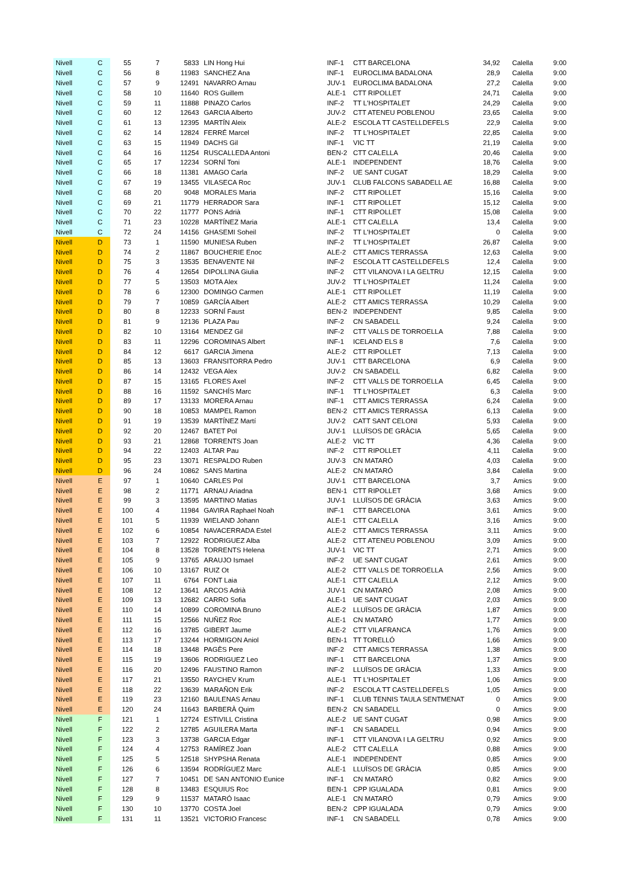| Nivell | C | 55 | 7 | 5833 | LIN Hong Hui | INF-1 | CTT BARCELONA | 34,92 | Calella | 9:00 |
| Nivell | C | 56 | 8 | 11983 | SANCHEZ Ana | INF-1 | EUROCLIMA BADALONA | 28,9 | Calella | 9:00 |
| Nivell | C | 57 | 9 | 12491 | NAVARRO Arnau | JUV-1 | EUROCLIMA BADALONA | 27,2 | Calella | 9:00 |
| Nivell | C | 58 | 10 | 11640 | ROS Guillem | ALE-1 | CTT RIPOLLET | 24,71 | Calella | 9:00 |
| Nivell | C | 59 | 11 | 11888 | PINAZO Carlos | INF-2 | TT L'HOSPITALET | 24,29 | Calella | 9:00 |
| Nivell | C | 60 | 12 | 12643 | GARCIA Alberto | JUV-2 | CTT ATENEU POBLENOU | 23,65 | Calella | 9:00 |
| Nivell | C | 61 | 13 | 12395 | MARTÍN Aleix | ALE-2 | ESCOLA TT CASTELLDEFELS | 22,9 | Calella | 9:00 |
| Nivell | C | 62 | 14 | 12824 | FERRÉ Marcel | INF-2 | TT L'HOSPITALET | 22,85 | Calella | 9:00 |
| Nivell | C | 63 | 15 | 11949 | DACHS Gil | INF-1 | VIC TT | 21,19 | Calella | 9:00 |
| Nivell | C | 64 | 16 | 11254 | RUSCALLEDA Antoni | BEN-2 | CTT CALELLA | 20,46 | Calella | 9:00 |
| Nivell | C | 65 | 17 | 12234 | SORNÍ Toni | ALE-1 | INDEPENDENT | 18,76 | Calella | 9:00 |
| Nivell | C | 66 | 18 | 11381 | AMAGO Carla | INF-2 | UE SANT CUGAT | 18,29 | Calella | 9:00 |
| Nivell | C | 67 | 19 | 13455 | VILASECA Roc | JUV-1 | CLUB FALCONS SABADELL AE | 16,88 | Calella | 9:00 |
| Nivell | C | 68 | 20 | 9048 | MORALES Maria | INF-2 | CTT RIPOLLET | 15,16 | Calella | 9:00 |
| Nivell | C | 69 | 21 | 11779 | HERRADOR Sara | INF-1 | CTT RIPOLLET | 15,12 | Calella | 9:00 |
| Nivell | C | 70 | 22 | 11777 | PONS Adrià | INF-1 | CTT RIPOLLET | 15,08 | Calella | 9:00 |
| Nivell | C | 71 | 23 | 10228 | MARTÍNEZ Maria | ALE-1 | CTT CALELLA | 13,4 | Calella | 9:00 |
| Nivell | C | 72 | 24 | 14156 | GHASEMI Soheil | INF-2 | TT L'HOSPITALET | 0 | Calella | 9:00 |
| Nivell | D | 73 | 1 | 11590 | MUNIESA Ruben | INF-2 | TT L'HOSPITALET | 26,87 | Calella | 9:00 |
| Nivell | D | 74 | 2 | 11867 | BOUCHERIE Enoc | ALE-2 | CTT AMICS TERRASSA | 12,63 | Calella | 9:00 |
| Nivell | D | 75 | 3 | 13535 | BENAVENTE Nil | INF-2 | ESCOLA TT CASTELLDEFELS | 12,4 | Calella | 9:00 |
| Nivell | D | 76 | 4 | 12654 | DIPOLLINA Giulia | INF-2 | CTT VILANOVA I LA GELTRU | 12,15 | Calella | 9:00 |
| Nivell | D | 77 | 5 | 13503 | MOTA Alex | JUV-2 | TT L'HOSPITALET | 11,24 | Calella | 9:00 |
| Nivell | D | 78 | 6 | 12300 | DOMINGO Carmen | ALE-1 | CTT RIPOLLET | 11,19 | Calella | 9:00 |
| Nivell | D | 79 | 7 | 10859 | GARCÍA Albert | ALE-2 | CTT AMICS TERRASSA | 10,29 | Calella | 9:00 |
| Nivell | D | 80 | 8 | 12233 | SORNÍ Faust | BEN-2 | INDEPENDENT | 9,85 | Calella | 9:00 |
| Nivell | D | 81 | 9 | 12136 | PLAZA Pau | INF-2 | CN SABADELL | 9,24 | Calella | 9:00 |
| Nivell | D | 82 | 10 | 13164 | MENDEZ Gil | INF-2 | CTT VALLS DE TORROELLA | 7,88 | Calella | 9:00 |
| Nivell | D | 83 | 11 | 12296 | COROMINAS Albert | INF-1 | ICELAND ELS 8 | 7,6 | Calella | 9:00 |
| Nivell | D | 84 | 12 | 6617 | GARCIA Jimena | ALE-2 | CTT RIPOLLET | 7,13 | Calella | 9:00 |
| Nivell | D | 85 | 13 | 13603 | FRANSITORRA Pedro | JUV-1 | CTT BARCELONA | 6,9 | Calella | 9:00 |
| Nivell | D | 86 | 14 | 12432 | VEGA Alex | JUV-2 | CN SABADELL | 6,82 | Calella | 9:00 |
| Nivell | D | 87 | 15 | 13165 | FLORES Axel | INF-2 | CTT VALLS DE TORROELLA | 6,45 | Calella | 9:00 |
| Nivell | D | 88 | 16 | 11592 | SANCHÍS Marc | INF-1 | TT L'HOSPITALET | 6,3 | Calella | 9:00 |
| Nivell | D | 89 | 17 | 13133 | MORERA Arnau | INF-1 | CTT AMICS TERRASSA | 6,24 | Calella | 9:00 |
| Nivell | D | 90 | 18 | 10853 | MAMPEL Ramon | BEN-2 | CTT AMICS TERRASSA | 6,13 | Calella | 9:00 |
| Nivell | D | 91 | 19 | 13539 | MARTÍNEZ Martí | JUV-2 | CATT SANT CELONI | 5,93 | Calella | 9:00 |
| Nivell | D | 92 | 20 | 12467 | BATET Pol | JUV-1 | LLUÏSOS DE GRÀCIA | 5,65 | Calella | 9:00 |
| Nivell | D | 93 | 21 | 12868 | TORRENTS Joan | ALE-2 | VIC TT | 4,36 | Calella | 9:00 |
| Nivell | D | 94 | 22 | 12403 | ALTAR Pau | INF-2 | CTT RIPOLLET | 4,11 | Calella | 9:00 |
| Nivell | D | 95 | 23 | 13071 | RESPALDO Ruben | JUV-3 | CN MATARÓ | 4,03 | Calella | 9:00 |
| Nivell | D | 96 | 24 | 10862 | SANS Martina | ALE-2 | CN MATARÓ | 3,84 | Calella | 9:00 |
| Nivell | E | 97 | 1 | 10640 | CARLES Pol | JUV-1 | CTT BARCELONA | 3,7 | Amics | 9:00 |
| Nivell | E | 98 | 2 | 11771 | ARNAU Ariadna | BEN-1 | CTT RIPOLLET | 3,68 | Amics | 9:00 |
| Nivell | E | 99 | 3 | 13595 | MARTINO Matias | JUV-1 | LLUÏSOS DE GRÀCIA | 3,63 | Amics | 9:00 |
| Nivell | E | 100 | 4 | 11984 | GAVIRA Raphael Noah | INF-1 | CTT BARCELONA | 3,61 | Amics | 9:00 |
| Nivell | E | 101 | 5 | 11939 | WIELAND Johann | ALE-1 | CTT CALELLA | 3,16 | Amics | 9:00 |
| Nivell | E | 102 | 6 | 10854 | NAVACERRADA Estel | ALE-2 | CTT AMICS TERRASSA | 3,11 | Amics | 9:00 |
| Nivell | E | 103 | 7 | 12922 | RODRIGUEZ Alba | ALE-2 | CTT ATENEU POBLENOU | 3,09 | Amics | 9:00 |
| Nivell | E | 104 | 8 | 13528 | TORRENTS Helena | JUV-1 | VIC TT | 2,71 | Amics | 9:00 |
| Nivell | E | 105 | 9 | 13765 | ARAUJO Ismael | INF-2 | UE SANT CUGAT | 2,61 | Amics | 9:00 |
| Nivell | E | 106 | 10 | 13167 | RUIZ Ot | ALE-2 | CTT VALLS DE TORROELLA | 2,56 | Amics | 9:00 |
| Nivell | E | 107 | 11 | 6764 | FONT Laia | ALE-1 | CTT CALELLA | 2,12 | Amics | 9:00 |
| Nivell | E | 108 | 12 | 13641 | ARCOS Adrià | JUV-1 | CN MATARÓ | 2,08 | Amics | 9:00 |
| Nivell | E | 109 | 13 | 12682 | CARRO Sofia | ALE-1 | UE SANT CUGAT | 2,03 | Amics | 9:00 |
| Nivell | E | 110 | 14 | 10899 | COROMINA Bruno | ALE-2 | LLUÏSOS DE GRÀCIA | 1,87 | Amics | 9:00 |
| Nivell | E | 111 | 15 | 12566 | NUÑEZ Roc | ALE-1 | CN MATARÓ | 1,77 | Amics | 9:00 |
| Nivell | E | 112 | 16 | 13785 | GIBERT Jaume | ALE-2 | CTT VILAFRANCA | 1,76 | Amics | 9:00 |
| Nivell | E | 113 | 17 | 13244 | HORMIGON Aniol | BEN-1 | TT TORELLÓ | 1,66 | Amics | 9:00 |
| Nivell | E | 114 | 18 | 13448 | PAGÈS Pere | INF-2 | CTT AMICS TERRASSA | 1,38 | Amics | 9:00 |
| Nivell | E | 115 | 19 | 13606 | RODRIGUEZ Leo | INF-1 | CTT BARCELONA | 1,37 | Amics | 9:00 |
| Nivell | E | 116 | 20 | 12496 | FAUSTINO Ramon | INF-2 | LLUÏSOS DE GRÀCIA | 1,33 | Amics | 9:00 |
| Nivell | E | 117 | 21 | 13550 | RAYCHEV Krum | ALE-1 | TT L'HOSPITALET | 1,06 | Amics | 9:00 |
| Nivell | E | 118 | 22 | 13639 | MARAÑON Erik | INF-2 | ESCOLA TT CASTELLDEFELS | 1,05 | Amics | 9:00 |
| Nivell | E | 119 | 23 | 12160 | BAULENAS Arnau | INF-1 | CLUB TENNIS TAULA SENTMENAT | 0 | Amics | 9:00 |
| Nivell | E | 120 | 24 | 11643 | BARBERÀ Quim | BEN-2 | CN SABADELL | 0 | Amics | 9:00 |
| Nivell | F | 121 | 1 | 12724 | ESTIVILL Cristina | ALE-2 | UE SANT CUGAT | 0,98 | Amics | 9:00 |
| Nivell | F | 122 | 2 | 12785 | AGUILERA Marta | INF-1 | CN SABADELL | 0,94 | Amics | 9:00 |
| Nivell | F | 123 | 3 | 13738 | GARCIA Edgar | INF-1 | CTT VILANOVA I LA GELTRU | 0,92 | Amics | 9:00 |
| Nivell | F | 124 | 4 | 12753 | RAMÍREZ Joan | ALE-2 | CTT CALELLA | 0,88 | Amics | 9:00 |
| Nivell | F | 125 | 5 | 12518 | SHYPSHA Renata | ALE-1 | INDEPENDENT | 0,85 | Amics | 9:00 |
| Nivell | F | 126 | 6 | 13594 | RODRÍGUEZ Marc | ALE-1 | LLUÏSOS DE GRÀCIA | 0,85 | Amics | 9:00 |
| Nivell | F | 127 | 7 | 10451 | DE SAN ANTONIO Eunice | INF-1 | CN MATARÓ | 0,82 | Amics | 9:00 |
| Nivell | F | 128 | 8 | 13483 | ESQUIUS Roc | BEN-1 | CPP IGUALADA | 0,81 | Amics | 9:00 |
| Nivell | F | 129 | 9 | 11537 | MATARÓ Isaac | ALE-1 | CN MATARÓ | 0,79 | Amics | 9:00 |
| Nivell | F | 130 | 10 | 13770 | COSTA Joel | BEN-2 | CPP IGUALADA | 0,79 | Amics | 9:00 |
| Nivell | F | 131 | 11 | 13521 | VICTORIO Francesc | INF-1 | CN SABADELL | 0,78 | Amics | 9:00 |